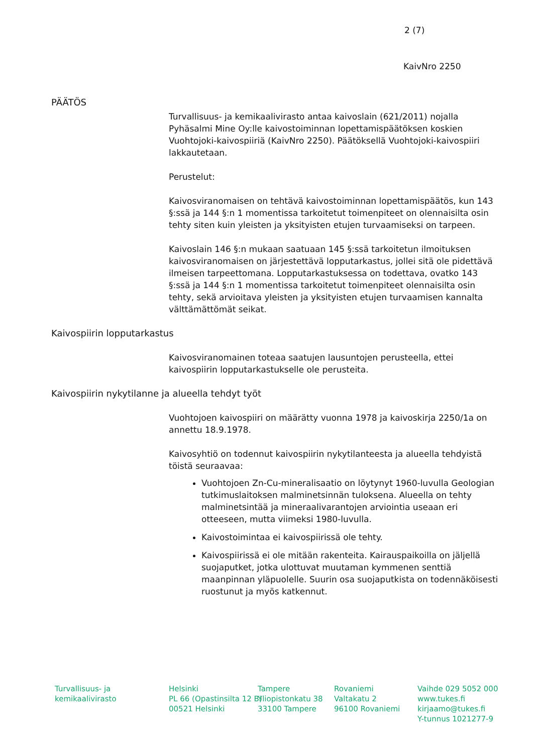2 (7)
KaivNro 2250
PÄÄTÖS
Turvallisuus- ja kemikaalivirasto antaa kaivoslain (621/2011) nojalla Pyhäsalmi Mine Oy:lle kaivostoiminnan lopettamispäätöksen koskien Vuohtojoki-kaivospiiriä (KaivNro 2250). Päätöksellä Vuohtojoki-kaivospiiri lakkautetaan.
Perustelut:
Kaivosviranomaisen on tehtävä kaivostoiminnan lopettamispäätös, kun 143 §:ssä ja 144 §:n 1 momentissa tarkoitetut toimenpiteet on olennaisilta osin tehty siten kuin yleisten ja yksityisten etujen turvaamiseksi on tarpeen.
Kaivoslain 146 §:n mukaan saatuaan 145 §:ssä tarkoitetun ilmoituksen kaivosviranomaisen on järjestettävä lopputarkastus, jollei sitä ole pidettävä ilmeisen tarpeettomana. Lopputarkastuksessa on todettava, ovatko 143 §:ssä ja 144 §:n 1 momentissa tarkoitetut toimenpiteet olennaisilta osin tehty, sekä arvioitava yleisten ja yksityisten etujen turvaamisen kannalta välttämättömät seikat.
Kaivospiirin lopputarkastus
Kaivosviranomainen toteaa saatujen lausuntojen perusteella, ettei kaivospiirin lopputarkastukselle ole perusteita.
Kaivospiirin nykytilanne ja alueella tehdyt työt
Vuohtojoen kaivospiiri on määrätty vuonna 1978 ja kaivoskirja 2250/1a on annettu 18.9.1978.
Kaivosyhtiö on todennut kaivospiirin nykytilanteesta ja alueella tehdyistä töistä seuraavaa:
Vuohtojoen Zn-Cu-mineralisaatio on löytynyt 1960-luvulla Geologian tutkimuslaitoksen malminetsinnän tuloksena. Alueella on tehty malminetsintää ja mineraalivarantojen arviointia useaan eri otteeseen, mutta viimeksi 1980-luvulla.
Kaivostoimintaa ei kaivospiirissä ole tehty.
Kaivospiirissä ei ole mitään rakenteita. Kairauspaikoilla on jäljellä suojaputket, jotka ulottuvat muutaman kymmenen senttiä maanpinnan yläpuolelle. Suurin osa suojaputkista on todennäköisesti ruostunut ja myös katkennut.
Turvallisuus- ja
kemikaalivirasto
Helsinki
PL 66 (Opastinsilta 12 B)
00521 Helsinki
Tampere
Yliopistonkatu 38
33100 Tampere
Rovaniemi
Valtakatu 2
96100 Rovaniemi
Vaihde 029 5052 000
www.tukes.fi
kirjaamo@tukes.fi
Y-tunnus 1021277-9